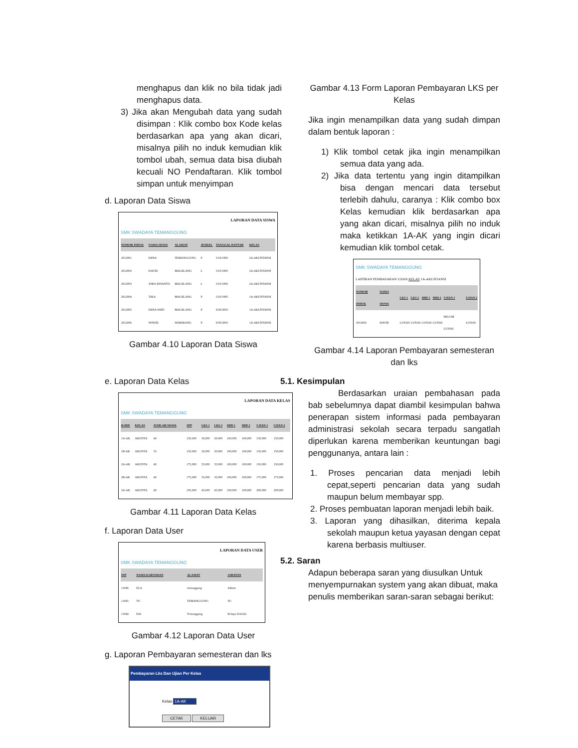menghapus dan klik no bila tidak jadi menghapus data.
3) Jika akan Mengubah data yang sudah disimpan : Klik combo box Kode kelas berdasarkan apa yang akan dicari, misalnya pilih no induk kemudian klik tombol ubah, semua data bisa diubah kecuali NO Pendaftaran. Klik tombol simpan untuk menyimpan
d. Laporan Data Siswa
LAPORAN DATA SISWA
SMK SWADAYA TEMANGGUNG
| NOMOR INDUK | NAMA SISWA | ALAMAT | JENKEL | TANGGAL DAFTAR | KELAS |
| --- | --- | --- | --- | --- | --- |
| 2012001 | ERNA | TEMANGGUNG | P | 5/18/1995 | 2A-AKUNTANSI |
| 2012002 | DAVID | MAGELANG | L | 5/10/1995 | 2A-AKUNTANSI |
| 2012003 | JOKO RIYANTO | MAGELANG | L | 5/10/1995 | 2A-AKUNTANSI |
| 2012004 | TIKA | MAGELANG | P | 5/10/1995 | 1A-AKUNTANSI |
| 2012005 | ERNA WATI | MAGELANG | P | 9/30/2003 | 1A-AKUNTANSI |
| 2012006 | WIWID | SEMARANG | P | 9/30/2003 | 1A-AKUNTANSI |
Gambar 4.10 Laporan Data Siswa
e. Laporan Data Kelas
LAPORAN DATA KELAS
SMK SWADAYA TEMANGGUNG
| KODE | KELAS | JUMLAH SISWA | SPP | LKS 1 | LKS 2 | MID 1 | MID 2 | UJIAN 1 | UJIAN 2 |
| --- | --- | --- | --- | --- | --- | --- | --- | --- | --- |
| 1A-AK | AKUNTA | 40 | 150,000 | 30,000 | 30,000 | 100,000 | 100,000 | 150,000 | 150,000 |
| 1B-AK | AKUNTA | 35 | 150,000 | 30,000 | 30,000 | 100,000 | 100,000 | 150,000 | 150,000 |
| 2A-AK | AKUNTA | 40 | 175,000 | 35,000 | 35,000 | 100,000 | 100,000 | 150,000 | 150,000 |
| 2B-AK | AKUNTA | 40 | 175,000 | 35,000 | 35,000 | 100,000 | 100,000 | 175,000 | 175,000 |
| 3A-AK | AKUNTA | 40 | 185,000 | 45,000 | 45,000 | 100,000 | 100,000 | 200,000 | 200,000 |
Gambar 4.11 Laporan Data Kelas
f. Laporan Data User
LAPORAN DATA USER
SMK SWADAYA TEMANGGUNG
| NIP | NAMA KARYAWAN | ALAMAT | JABATAN |
| --- | --- | --- | --- |
| 11046 | ELA | temanggung | Admin |
| 11045 | TU | TEMANGGUNG | TU |
| 11044 | Etik | Temanggung | Kelapa Sekolah |
Gambar 4.12 Laporan Data User
g. Laporan Pembayaran semesteran dan lks
Pembayaran Lks Dan Ujian Per Kelas
Kelas 1A-AK
CETAK KELUAR
Gambar 4.13 Form Laporan Pembayaran LKS per Kelas
Jika ingin menampilkan data yang sudah dimpan dalam bentuk laporan :
1) Klik tombol cetak jika ingin menampilkan semua data yang ada.
2) Jika data tertentu yang ingin ditampilkan bisa dengan mencari data tersebut terlebih dahulu, caranya : Klik combo box Kelas kemudian klik berdasarkan apa yang akan dicari, misalnya pilih no induk maka ketikkan 1A-AK yang ingin dicari kemudian klik tombol cetak.
SMK SWADAYA TEMANGGUNG
LAPORAN PEMBAYARAN UJIAN KELAS 1A-AKUNTANSI
| NOMOR INDUK | NAMA SISWA | LKS 1 | LKS 2 | MID 1 | MID 2 | UJIAN 1 | UJIAN 2 |
| --- | --- | --- | --- | --- | --- | --- | --- |
| 2012002 | DAVID | LUNAS | LUNAS | LUNAS | LUNAS | BELUM LUNAS | LUNAS |
Gambar 4.14 Laporan Pembayaran semesteran dan lks
5.1. Kesimpulan
Berdasarkan uraian pembahasan pada bab sebelumnya dapat diambil kesimpulan bahwa penerapan sistem informasi pada pembayaran administrasi sekolah secara terpadu sangatlah diperlukan karena memberikan keuntungan bagi penggunanya, antara lain :
1. Proses pencarian data menjadi lebih cepat,seperti pencarian data yang sudah maupun belum membayar spp.
2. Proses pembuatan laporan menjadi lebih baik.
3. Laporan yang dihasilkan, diterima kepala sekolah maupun ketua yayasan dengan cepat karena berbasis multiuser.
5.2. Saran
Adapun beberapa saran yang diusulkan Untuk menyempurnakan system yang akan dibuat, maka penulis memberikan saran-saran sebagai berikut: